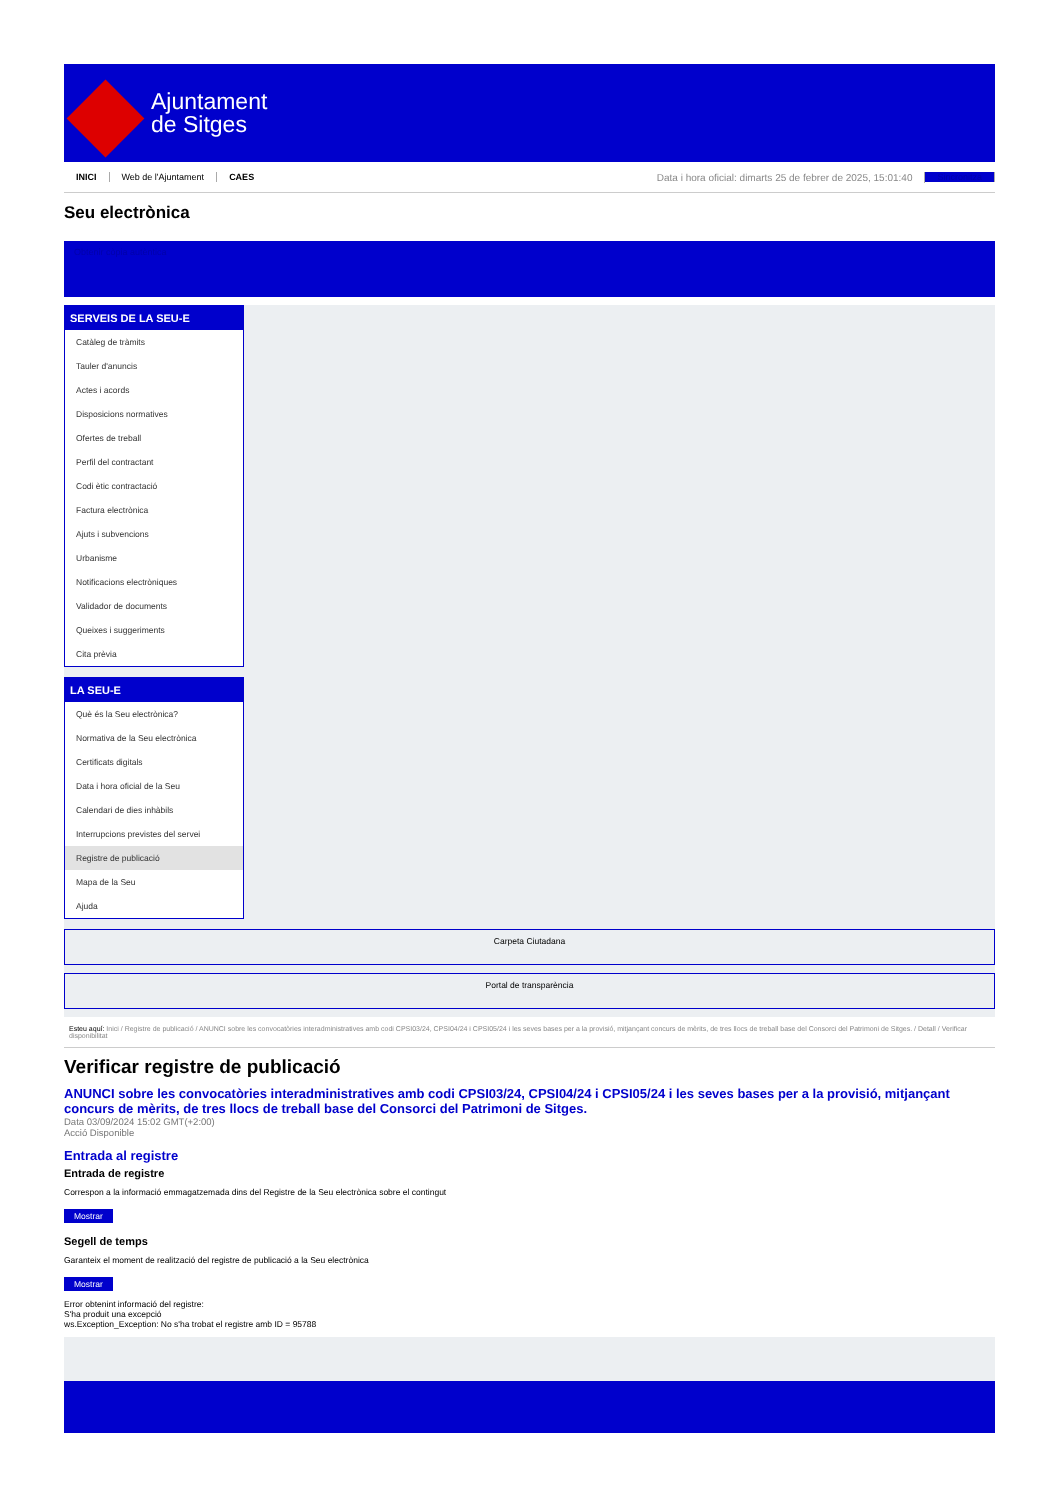Ajuntament
de Sitges
INICI Web de l'Ajuntament CAES Data i hora oficial: dimarts 25 de febrer de 2025, 15:01:40 Sincronitza
Seu electrònica
Obtenir còpia autèntica
SERVEIS DE LA SEU-E
Catàleg de tràmits
Tauler d'anuncis
Actes i acords
Disposicions normatives
Ofertes de treball
Perfil del contractant
Codi ètic contractació
Factura electrònica
Ajuts i subvencions
Urbanisme
Notificacions electròniques
Validador de documents
Queixes i suggeriments
Cita prèvia
LA SEU-E
Què és la Seu electrònica?
Normativa de la Seu electrònica
Certificats digitals
Data i hora oficial de la Seu
Calendari de dies inhàbils
Interrupcions previstes del servei
Registre de publicació
Mapa de la Seu
Ajuda
Carpeta Ciutadana
Portal de transparència
Esteu aquí: Inici / Registre de publicació / ANUNCI sobre les convocatòries interadministratives amb codi CPSI03/24, CPSI04/24 i CPSI05/24 i les seves bases per a la provisió, mitjançant concurs de mèrits, de tres llocs de treball base del Consorci del Patrimoni de Sitges. / Detall / Verificar disponibilitat
Verificar registre de publicació
ANUNCI sobre les convocatòries interadministratives amb codi CPSI03/24, CPSI04/24 i CPSI05/24 i les seves bases per a la provisió, mitjançant concurs de mèrits, de tres llocs de treball base del Consorci del Patrimoni de Sitges.
Data 03/09/2024 15:02 GMT(+2:00)
Acció Disponible
Entrada al registre
Entrada de registre
Correspon a la informació emmagatzemada dins del Registre de la Seu electrònica sobre el contingut
Mostrar
Segell de temps
Garanteix el moment de realització del registre de publicació a la Seu electrònica
Mostrar
Error obtenint informació del registre:
S'ha produit una excepció
ws.Exception_Exception: No s'ha trobat el registre amb ID = 95788